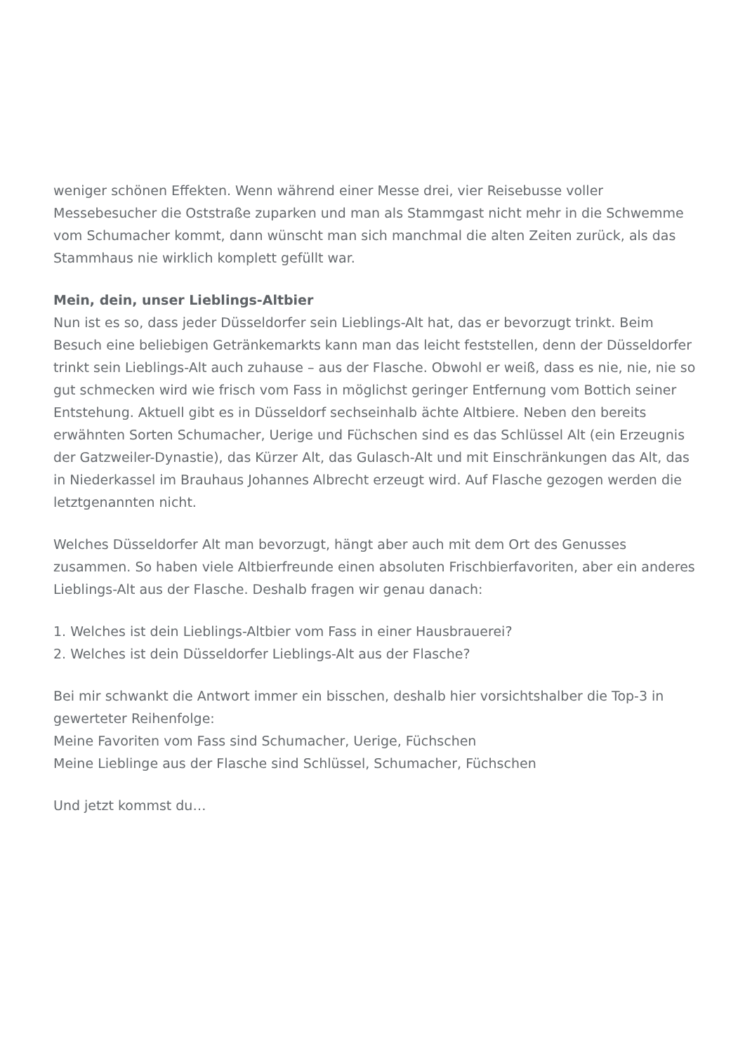weniger schönen Effekten. Wenn während einer Messe drei, vier Reisebusse voller Messebesucher die Oststraße zuparken und man als Stammgast nicht mehr in die Schwemme vom Schumacher kommt, dann wünscht man sich manchmal die alten Zeiten zurück, als das Stammhaus nie wirklich komplett gefüllt war.
Mein, dein, unser Lieblings-Altbier
Nun ist es so, dass jeder Düsseldorfer sein Lieblings-Alt hat, das er bevorzugt trinkt. Beim Besuch eine beliebigen Getränkemarkts kann man das leicht feststellen, denn der Düsseldorfer trinkt sein Lieblings-Alt auch zuhause – aus der Flasche. Obwohl er weiß, dass es nie, nie, nie so gut schmecken wird wie frisch vom Fass in möglichst geringer Entfernung vom Bottich seiner Entstehung. Aktuell gibt es in Düsseldorf sechseinhalb ächte Altbiere. Neben den bereits erwähnten Sorten Schumacher, Uerige und Füchschen sind es das Schlüssel Alt (ein Erzeugnis der Gatzweiler-Dynastie), das Kürzer Alt, das Gulasch-Alt und mit Einschränkungen das Alt, das in Niederkassel im Brauhaus Johannes Albrecht erzeugt wird. Auf Flasche gezogen werden die letztgenannten nicht.
Welches Düsseldorfer Alt man bevorzugt, hängt aber auch mit dem Ort des Genusses zusammen. So haben viele Altbierfreunde einen absoluten Frischbierfavoriten, aber ein anderes Lieblings-Alt aus der Flasche. Deshalb fragen wir genau danach:
1. Welches ist dein Lieblings-Altbier vom Fass in einer Hausbrauerei?
2. Welches ist dein Düsseldorfer Lieblings-Alt aus der Flasche?
Bei mir schwankt die Antwort immer ein bisschen, deshalb hier vorsichtshalber die Top-3 in gewerteter Reihenfolge:
Meine Favoriten vom Fass sind Schumacher, Uerige, Füchschen
Meine Lieblinge aus der Flasche sind Schlüssel, Schumacher, Füchschen
Und jetzt kommst du…